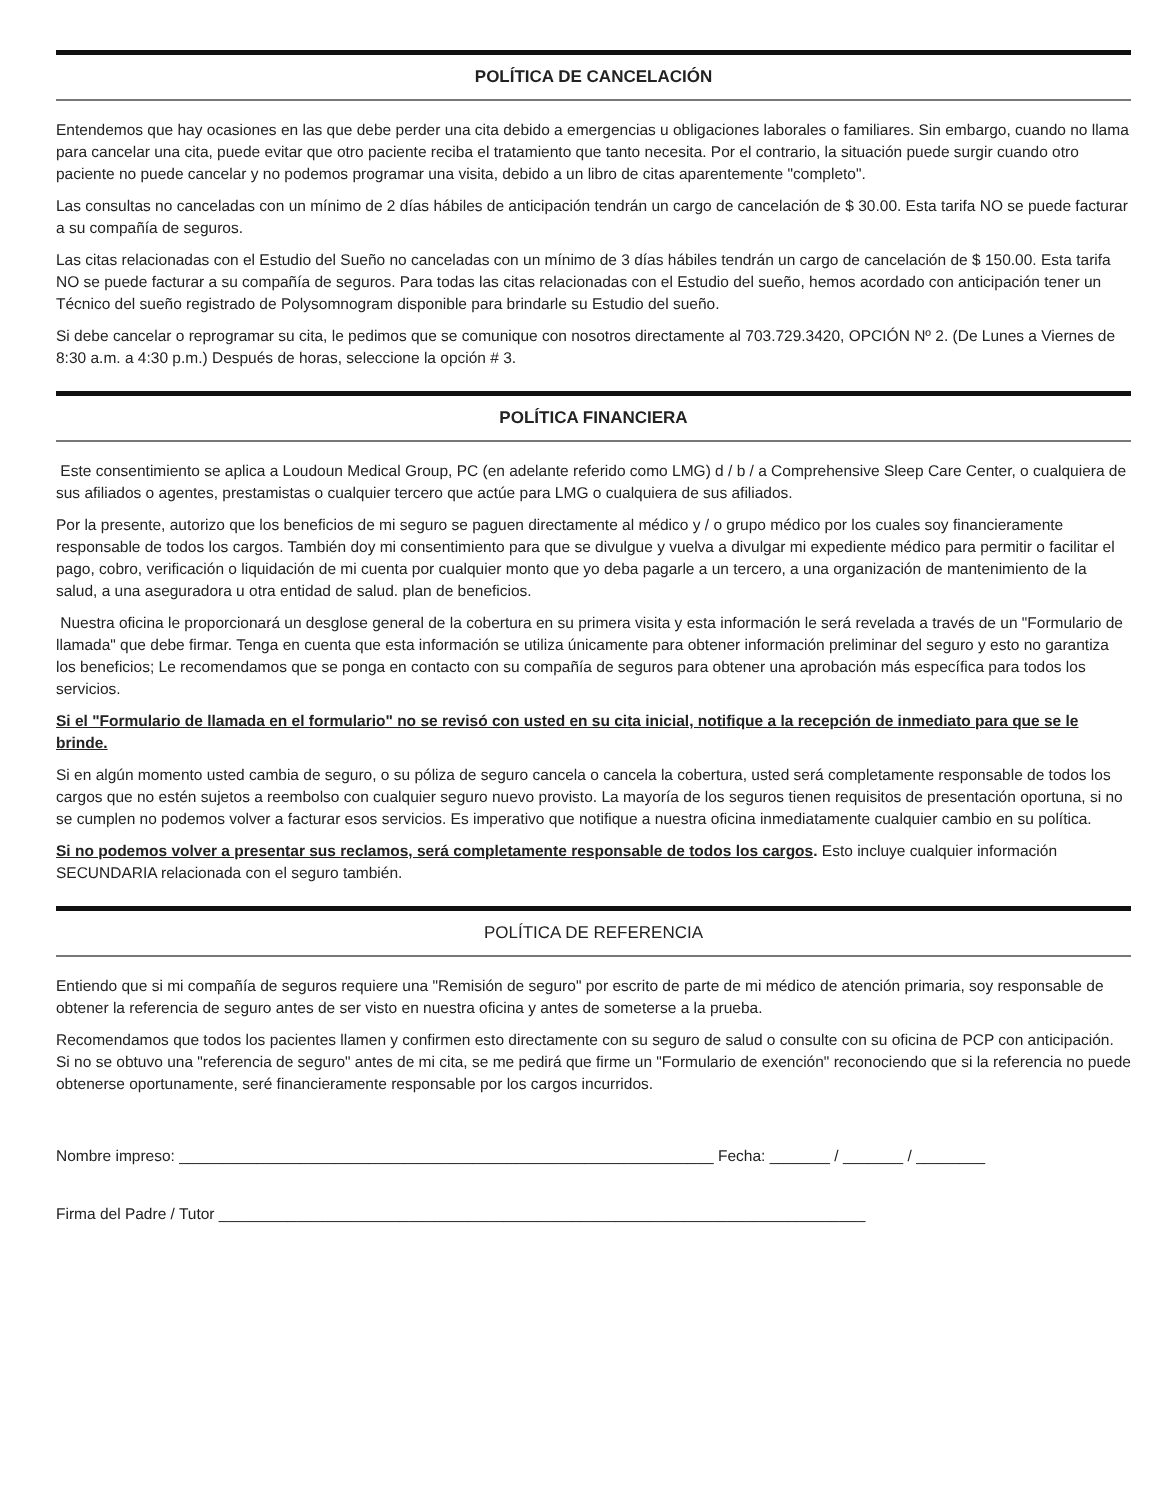POLÍTICA DE CANCELACIÓN
Entendemos que hay ocasiones en las que debe perder una cita debido a emergencias u obligaciones laborales o familiares. Sin embargo, cuando no llama para cancelar una cita, puede evitar que otro paciente reciba el tratamiento que tanto necesita. Por el contrario, la situación puede surgir cuando otro paciente no puede cancelar y no podemos programar una visita, debido a un libro de citas aparentemente "completo".
Las consultas no canceladas con un mínimo de 2 días hábiles de anticipación tendrán un cargo de cancelación de $ 30.00. Esta tarifa NO se puede facturar a su compañía de seguros.
Las citas relacionadas con el Estudio del Sueño no canceladas con un mínimo de 3 días hábiles tendrán un cargo de cancelación de $ 150.00. Esta tarifa NO se puede facturar a su compañía de seguros. Para todas las citas relacionadas con el Estudio del sueño, hemos acordado con anticipación tener un Técnico del sueño registrado de Polysomnogram disponible para brindarle su Estudio del sueño.
Si debe cancelar o reprogramar su cita, le pedimos que se comunique con nosotros directamente al 703.729.3420, OPCIÓN Nº 2. (De Lunes a Viernes de 8:30 a.m. a 4:30 p.m.) Después de horas, seleccione la opción # 3.
POLÍTICA FINANCIERA
Este consentimiento se aplica a Loudoun Medical Group, PC (en adelante referido como LMG) d / b / a Comprehensive Sleep Care Center, o cualquiera de sus afiliados o agentes, prestamistas o cualquier tercero que actúe para LMG o cualquiera de sus afiliados.
Por la presente, autorizo que los beneficios de mi seguro se paguen directamente al médico y / o grupo médico por los cuales soy financieramente responsable de todos los cargos. También doy mi consentimiento para que se divulgue y vuelva a divulgar mi expediente médico para permitir o facilitar el pago, cobro, verificación o liquidación de mi cuenta por cualquier monto que yo deba pagarle a un tercero, a una organización de mantenimiento de la salud, a una aseguradora u otra entidad de salud. plan de beneficios.
Nuestra oficina le proporcionará un desglose general de la cobertura en su primera visita y esta información le será revelada a través de un "Formulario de llamada" que debe firmar. Tenga en cuenta que esta información se utiliza únicamente para obtener información preliminar del seguro y esto no garantiza los beneficios; Le recomendamos que se ponga en contacto con su compañía de seguros para obtener una aprobación más específica para todos los servicios.
Si el "Formulario de llamada en el formulario" no se revisó con usted en su cita inicial, notifique a la recepción de inmediato para que se le brinde.
Si en algún momento usted cambia de seguro, o su póliza de seguro cancela o cancela la cobertura, usted será completamente responsable de todos los cargos que no estén sujetos a reembolso con cualquier seguro nuevo provisto. La mayoría de los seguros tienen requisitos de presentación oportuna, si no se cumplen no podemos volver a facturar esos servicios. Es imperativo que notifique a nuestra oficina inmediatamente cualquier cambio en su política.
Si no podemos volver a presentar sus reclamos, será completamente responsable de todos los cargos. Esto incluye cualquier información SECUNDARIA relacionada con el seguro también.
POLÍTICA DE REFERENCIA
Entiendo que si mi compañía de seguros requiere una "Remisión de seguro" por escrito de parte de mi médico de atención primaria, soy responsable de obtener la referencia de seguro antes de ser visto en nuestra oficina y antes de someterse a la prueba.
Recomendamos que todos los pacientes llamen y confirmen esto directamente con su seguro de salud o consulte con su oficina de PCP con anticipación. Si no se obtuvo una "referencia de seguro" antes de mi cita, se me pedirá que firme un "Formulario de exención" reconociendo que si la referencia no puede obtenerse oportunamente, seré financieramente responsable por los cargos incurridos.
Nombre impreso: ______________________________________________________________ Fecha: _______ / _______ / ________
Firma del Padre / Tutor ___________________________________________________________________________